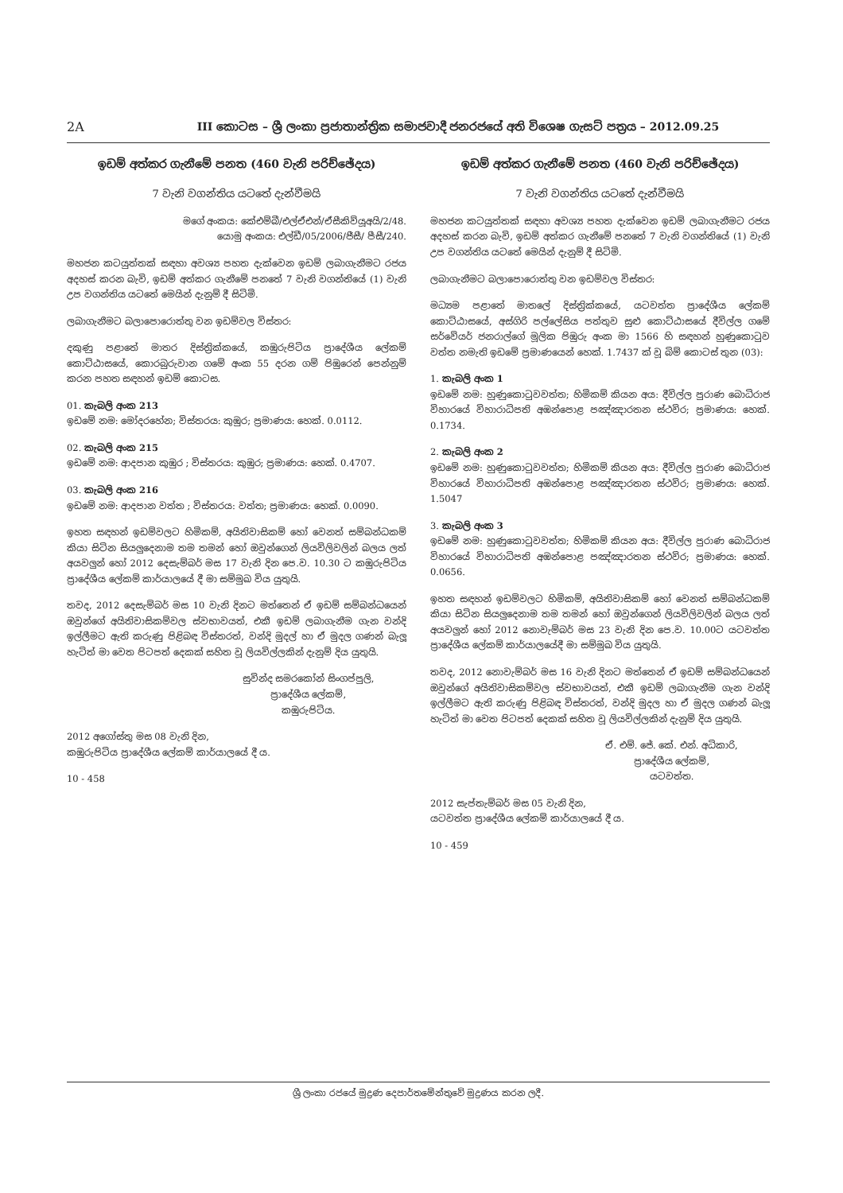2A III කොටස – ශ්‍රී ලංකා ප්‍රජාතාන්ත්‍රික සමාජවාදී ජනරජයේ අති විශෙෂ ගැසට් පත්‍රය – 2012.09.25
ඉඩම් අත්කර ගැනීමේ පනත (460 වැනි පරිච්ඡේදය)
7 වැනි වගන්තිය යටතේ දැන්වීමයි
මගේ අංකය: කේඑම්බී/එල්ඒඑන්/ඒසීකිව්යූඅයි/2/48.
යොමු අංකය: එල්ඩී/05/2006/ජීසී/ පීසී/240.
මහජන කටයුත්තක් සඳහා අවශ්‍ය පහත දැක්වෙන ඉඩම් ලබාගැනීමට රජය අදහස් කරන බැවි, ඉඩම් අත්කර ගැනීමේ පනතේ 7 වැනි වගන්තියේ (1) වැනි උප වගන්තිය යටතේ මෙයින් දැනුම් දී සිටිමි.
ලබාගැනීමට බලාපොරොත්තු වන ඉඩම්වල විස්තර:
දකුණු පළාතේ මාතර දිස්ත්‍රික්කයේ, කඹුරුපිටිය ප්‍රාදේශීය ලේකම් කොට්ඨාසයේ, කොරබුරුවාන ගමේ අංක 55 දරන ගම් පිඹුරෙන් පෙන්නුම් කරන පහත සඳහන් ඉඩම් කොටස.
01. කැබලි අංක 213
ඉඩමේ නම: මෝදරහේන; විස්තරය: කුඹුර; ප්‍රමාණය: හෙක්. 0.0112.
02. කැබලි අංක 215
ඉඩමේ නම: ආදපාන කුඹුර ; විස්තරය: කුඹුර; ප්‍රමාණය: හෙක්. 0.4707.
03. කැබලි අංක 216
ඉඩමේ නම: ආදපාන වත්ත ; විස්තරය: වත්ත; ප්‍රමාණය: හෙක්. 0.0090.
ඉහත සඳහන් ඉඩම්වලට හිමිකම්, අයිතිවාසිකම් හෝ වෙනත් සම්බන්ධකම් කියා සිටින සියලුදෙනාම තම තමන් හෝ ඔවුන්ගෙන් ලියවිලිවලින් බලය ලත් අයවලුන් හෝ 2012 දෙසැම්බර් මස 17 වැනි දින පෙ.ව. 10.30 ට කඹුරුපිටිය ප්‍රාදේශීය ලේකම් කාර්යාලයේ දී මා සම්මුඛ විය යුතුයි.
තවද, 2012 දෙසැම්බර් මස 10 වැනි දිනට මත්තෙන් ඒ ඉඩම් සම්බන්ධයෙන් ඔවුන්ගේ අයිතිවාසිකම්වල ස්වභාවයත්, එකී ඉඩම් ලබාගැනීම ගැන වන්දි ඉල්ලීමට ඇති කරුණු පිළිබඳ විස්තරත්, වන්දි මුදල් හා ඒ මුදල ගණන් බැලූ හැටිත් මා වෙත පිටපත් දෙකක් සහිත වූ ලියවිල්ලකින් දැනුම් දිය යුතුයි.
සුවින්ද සමරකෝන් සිංගප්පුලි,
ප්‍රාදේශීය ලේකම්,
කඹුරුපිටිය.
2012 අගෝස්තු මස 08 වැනි දින,
කඹුරුපිටිය ප්‍රාදේශීය ලේකම් කාර්යාලයේ දී ය.
10 - 458
ඉඩම් අත්කර ගැනීමේ පනත (460 වැනි පරිච්ඡේදය)
7 වැනි වගන්තිය යටතේ දැන්වීමයි
මහජන කටයුත්තක් සඳහා අවශ්‍ය පහත දැක්වෙන ඉඩම් ලබාගැනීමට රජය අදහස් කරන බැවි, ඉඩම් අත්කර ගැනීමේ පනතේ 7 වැනි වගන්තියේ (1) වැනි උප වගන්තිය යටතේ මෙයින් දැනුම් දී සිටිමි.
ලබාගැනීමට බලාපොරොත්තු වන ඉඩම්වල විස්තර:
මධ්‍යම පළාතේ මාතලේ දිස්ත්‍රික්කයේ, යටවත්ත ප්‍රාදේශීය ලේකම් කොට්ඨාසයේ, අස්ගිරි පල්ලේසිය පත්තුව සුළු කොට්ඨාසයේ දීවිල්ල ගමේ සර්වේයර් ජනරාල්ගේ මූලික පිඹුරු අංක මා 1566 හි සඳහන් හුණුකොටුව වත්ත නමැති ඉඩමේ ප්‍රමාණයෙන් හෙක්. 1.7437 ක් වූ බිම් කොටස් තුන (03):
1. කැබලි අංක 1
ඉඩමේ නම: හුණුකොටුවවත්ත; හිමිකම් කියන අය: දීවිල්ල පුරාණ බොධිරාජ විහාරයේ විහාරාධිපති අඹන්පොළ පඤ්ඤාරතන ස්ථවිර; ප්‍රමාණය: හෙක්. 0.1734.
2. කැබලි අංක 2
ඉඩමේ නම: හුණුකොටුවවත්ත; හිමිකම් කියන අය: දීවිල්ල පුරාණ බොධිරාජ විහාරයේ විහාරාධිපති අඹන්පොළ පඤ්ඤාරතන ස්ථවිර; ප්‍රමාණය: හෙක්. 1.5047
3. කැබලි අංක 3
ඉඩමේ නම: හුණුකොටුවවත්ත; හිමිකම් කියන අය: දීවිල්ල පුරාණ බොධිරාජ විහාරයේ විහාරාධිපති අඹන්පොළ පඤ්ඤාරතන ස්ථවිර; ප්‍රමාණය: හෙක්. 0.0656.
ඉහත සඳහන් ඉඩම්වලට හිමිකම්, අයිතිවාසිකම් හෝ වෙනත් සම්බන්ධකම් කියා සිටින සියලුදෙනාම තම තමන් හෝ ඔවුන්ගෙන් ලියවිලිවලින් බලය ලත් අයවලුන් හෝ 2012 නොවැම්බර් මස 23 වැනි දින පෙ.ව. 10.00ට යටවත්ත ප්‍රාදේශීය ලේකම් කාර්යාලයේදී මා සම්මුඛ විය යුතුයි.
තවද, 2012 නොවැම්බර් මස 16 වැනි දිනට මත්තෙන් ඒ ඉඩම් සම්බන්ධයෙන් ඔවුන්ගේ අයිතිවාසිකම්වල ස්වභාවයත්, එකී ඉඩම් ලබාගැනීම ගැන වන්දි ඉල්ලීමට ඇති කරුණු පිළිබඳ විස්තරත්, වන්දි මුදල හා ඒ මුදල ගණන් බැලූ හැටිත් මා වෙත පිටපත් දෙකක් සහිත වූ ලියවිල්ලකින් දැනුම් දිය යුතුයි.
ඒ. එම්. ජේ. කේ. එන්. අධිකාරි,
ප්‍රාදේශීය ලේකම්,
යටවත්ත.
2012 සැප්තැම්බර් මස 05 වැනි දින,
යටවත්ත ප්‍රාදේශීය ලේකම් කාර්යාලයේ දී ය.
10 - 459
ශ්‍රී ලංකා රජයේ මුද්‍රණ දෙපාර්තමේන්තුවේ මුද්‍රණය කරන ලදී.